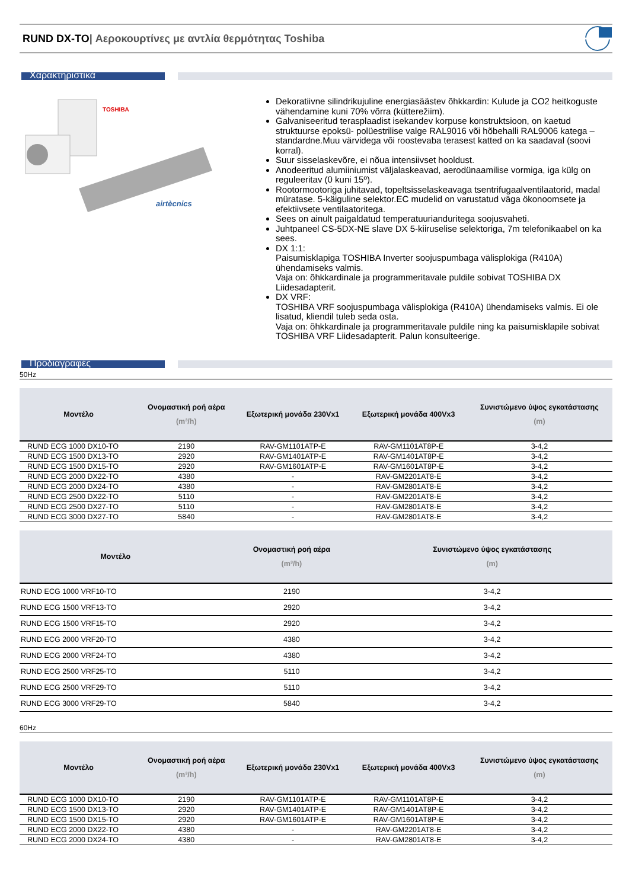RUND DX-TO| Αεροκουρτίνες με αντλία θερμότητας Toshiba
Χαρακτηριστικά
TOSHIBA
airtècnics
Dekoratiivne silindrikujuline energiasäästev õhkkardin: Kulude ja CO2 heitkoguste vähendamine kuni 70% võrra (küttere­žiim).
Galvaniseeritud terasplaadist isekandev korpuse konstruktsioon, on kaetud struktuurse epoksü- polüestrilise valge RAL9016 või hõbehalli RAL9006 katega – standardne.Muu värvidega või roostevaba terasest katted on ka saadaval (soovi korral).
Suur sisselaskevõre, ei nõua intensiivset hooldust.
Anodeeritud alumiiniumist väljalaskeavad, aerodünaamilise vormiga, iga külg on reguleeritav (0 kuni 15º).
Rootormootoriga juhitavad, topeltsisselaskeavaga tsentrifugaalventilaatorid, madal müratase. 5-käiguline selektor.EC mudelid on varustatud väga ökonoomsete ja efektiivsete ventilaatoritega.
Sees on ainult paigaldatud temperatuurianduritega soojusvaheti.
Juhtpaneel CS-5DX-NE slave DX 5-kiiruselise selektoriga, 7m telefonikaabel on ka sees.
DX 1:1:
Paisumisklapiga TOSHIBA Inverter soojuspumbaga välisplokiga (R410A) ühendamiseks valmis.
Vaja on: õhkkardinale ja programmeritavale puldile sobivat TOSHIBA DX Liidesadapterit.
DX VRF:
TOSHIBA VRF soojuspumbaga välisplokiga (R410A) ühendamiseks valmis. Ei ole lisatud, kliendil tuleb seda osta.
Vaja on: õhkkardinale ja programmeritavale puldile ning ka paisumisklapile sobivat TOSHIBA VRF Liidesadapterit. Palun konsulteerige.
Προδιαγραφές
50Hz
| Μοντέλο | Ονομαστική ροή αέρα (m³/h) | Εξωτερική μονάδα 230Vx1 | Εξωτερική μονάδα 400Vx3 | Συνιστώμενο ύψος εγκατάστασης (m) |
| --- | --- | --- | --- | --- |
| RUND ECG 1000 DX10-TO | 2190 | RAV-GM1101ATP-E | RAV-GM1101AT8P-E | 3-4,2 |
| RUND ECG 1500 DX13-TO | 2920 | RAV-GM1401ATP-E | RAV-GM1401AT8P-E | 3-4,2 |
| RUND ECG 1500 DX15-TO | 2920 | RAV-GM1601ATP-E | RAV-GM1601AT8P-E | 3-4,2 |
| RUND ECG 2000 DX22-TO | 4380 | - | RAV-GM2201AT8-E | 3-4,2 |
| RUND ECG 2000 DX24-TO | 4380 | - | RAV-GM2801AT8-E | 3-4,2 |
| RUND ECG 2500 DX22-TO | 5110 | - | RAV-GM2201AT8-E | 3-4,2 |
| RUND ECG 2500 DX27-TO | 5110 | - | RAV-GM2801AT8-E | 3-4,2 |
| RUND ECG 3000 DX27-TO | 5840 | - | RAV-GM2801AT8-E | 3-4,2 |
| Μοντέλο | Ονομαστική ροή αέρα (m³/h) | Συνιστώμενο ύψος εγκατάστασης (m) |
| --- | --- | --- |
| RUND ECG 1000 VRF10-TO | 2190 | 3-4,2 |
| RUND ECG 1500 VRF13-TO | 2920 | 3-4,2 |
| RUND ECG 1500 VRF15-TO | 2920 | 3-4,2 |
| RUND ECG 2000 VRF20-TO | 4380 | 3-4,2 |
| RUND ECG 2000 VRF24-TO | 4380 | 3-4,2 |
| RUND ECG 2500 VRF25-TO | 5110 | 3-4,2 |
| RUND ECG 2500 VRF29-TO | 5110 | 3-4,2 |
| RUND ECG 3000 VRF29-TO | 5840 | 3-4,2 |
60Hz
| Μοντέλο | Ονομαστική ροή αέρα (m³/h) | Εξωτερική μονάδα 230Vx1 | Εξωτερική μονάδα 400Vx3 | Συνιστώμενο ύψος εγκατάστασης (m) |
| --- | --- | --- | --- | --- |
| RUND ECG 1000 DX10-TO | 2190 | RAV-GM1101ATP-E | RAV-GM1101AT8P-E | 3-4,2 |
| RUND ECG 1500 DX13-TO | 2920 | RAV-GM1401ATP-E | RAV-GM1401AT8P-E | 3-4,2 |
| RUND ECG 1500 DX15-TO | 2920 | RAV-GM1601ATP-E | RAV-GM1601AT8P-E | 3-4,2 |
| RUND ECG 2000 DX22-TO | 4380 | - | RAV-GM2201AT8-E | 3-4,2 |
| RUND ECG 2000 DX24-TO | 4380 | - | RAV-GM2801AT8-E | 3-4,2 |